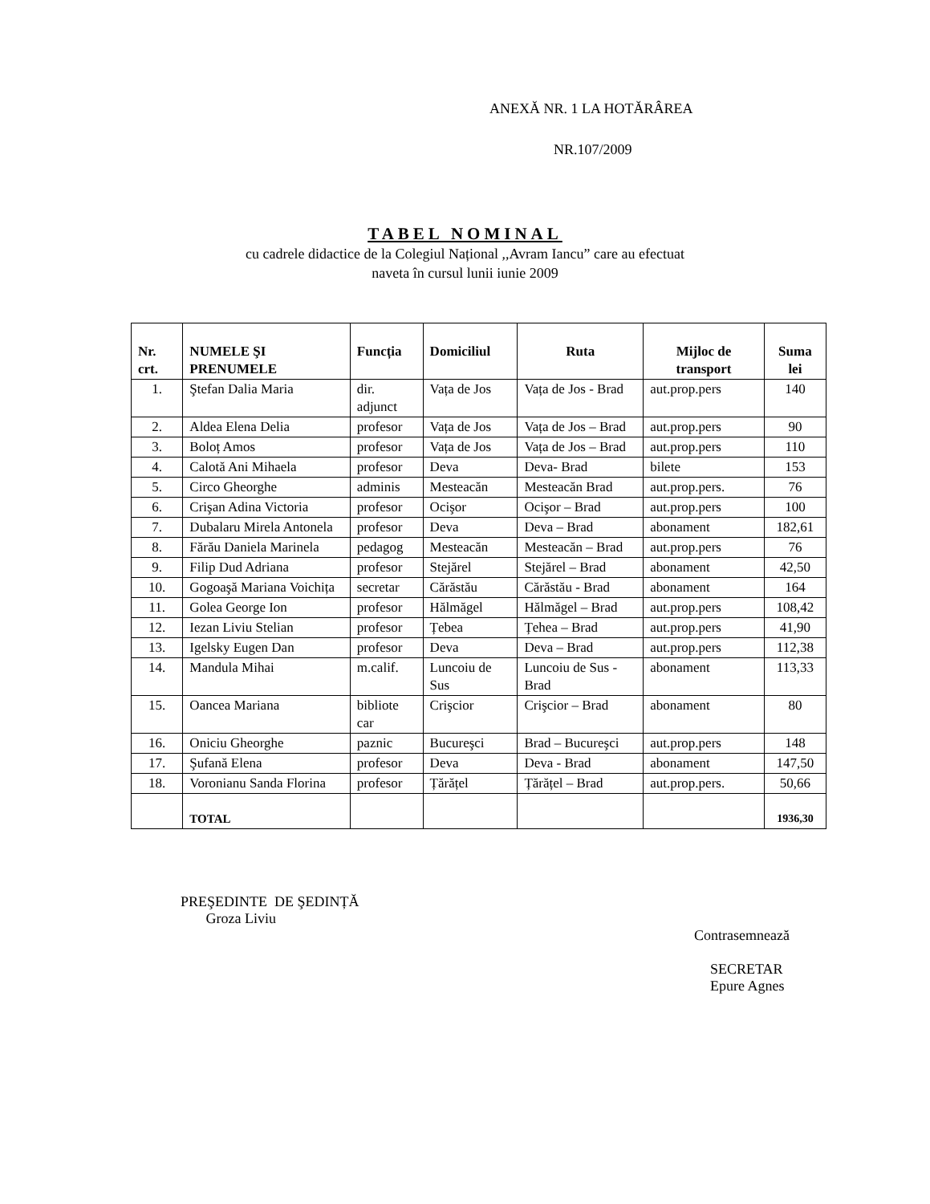ANEXĂ NR. 1 LA HOTĂRÂREA
NR.107/2009
TABEL NOMINAL
cu cadrele didactice de la Colegiul Național ,,Avram Iancu” care au efectuat
naveta în cursul lunii iunie 2009
| Nr. crt. | NUMELE ŞI PRENUMELE | Funcția | Domiciliul | Ruta | Mijloc de transport | Suma lei |
| --- | --- | --- | --- | --- | --- | --- |
| 1. | Ştefan Dalia Maria | dir. adjunct | Vața de Jos | Vața de Jos - Brad | aut.prop.pers | 140 |
| 2. | Aldea Elena Delia | profesor | Vața de Jos | Vața de Jos – Brad | aut.prop.pers | 90 |
| 3. | Boloț Amos | profesor | Vața de Jos | Vața de Jos – Brad | aut.prop.pers | 110 |
| 4. | Calotă Ani Mihaela | profesor | Deva | Deva- Brad | bilete | 153 |
| 5. | Circo Gheorghe | adminis | Mesteacăn | Mesteacăn Brad | aut.prop.pers. | 76 |
| 6. | Crişan Adina Victoria | profesor | Ocişor | Ocişor – Brad | aut.prop.pers | 100 |
| 7. | Dubalaru Mirela Antonela | profesor | Deva | Deva – Brad | abonament | 182,61 |
| 8. | Fărău Daniela Marinela | pedagog | Mesteacăn | Mesteacăn – Brad | aut.prop.pers | 76 |
| 9. | Filip Dud Adriana | profesor | Stejărel | Stejărel – Brad | abonament | 42,50 |
| 10. | Gogoaşă Mariana Voichița | secretar | Cărăstău | Cărăstău - Brad | abonament | 164 |
| 11. | Golea George Ion | profesor | Hălmăgel | Hălmăgel – Brad | aut.prop.pers | 108,42 |
| 12. | Iezan Liviu Stelian | profesor | Țebea | Țehea – Brad | aut.prop.pers | 41,90 |
| 13. | Igelsky Eugen Dan | profesor | Deva | Deva – Brad | aut.prop.pers | 112,38 |
| 14. | Mandula Mihai | m.calif. | Luncoiu de Sus | Luncoiu de Sus - Brad | abonament | 113,33 |
| 15. | Oancea Mariana | bibliote car | Crişcior | Crişcior – Brad | abonament | 80 |
| 16. | Oniciu Gheorghe | paznic | Bucureşci | Brad – Bucureşci | aut.prop.pers | 148 |
| 17. | Şufană Elena | profesor | Deva | Deva - Brad | abonament | 147,50 |
| 18. | Voronianu Sanda Florina | profesor | Țărățel | Țărățel – Brad | aut.prop.pers. | 50,66 |
| | TOTAL | | | | | 1936,30 |
PREŞEDINTE DE ŞEDINȚĂ
Groza Liviu
Contrasemnează
SECRETAR
Epure Agnes